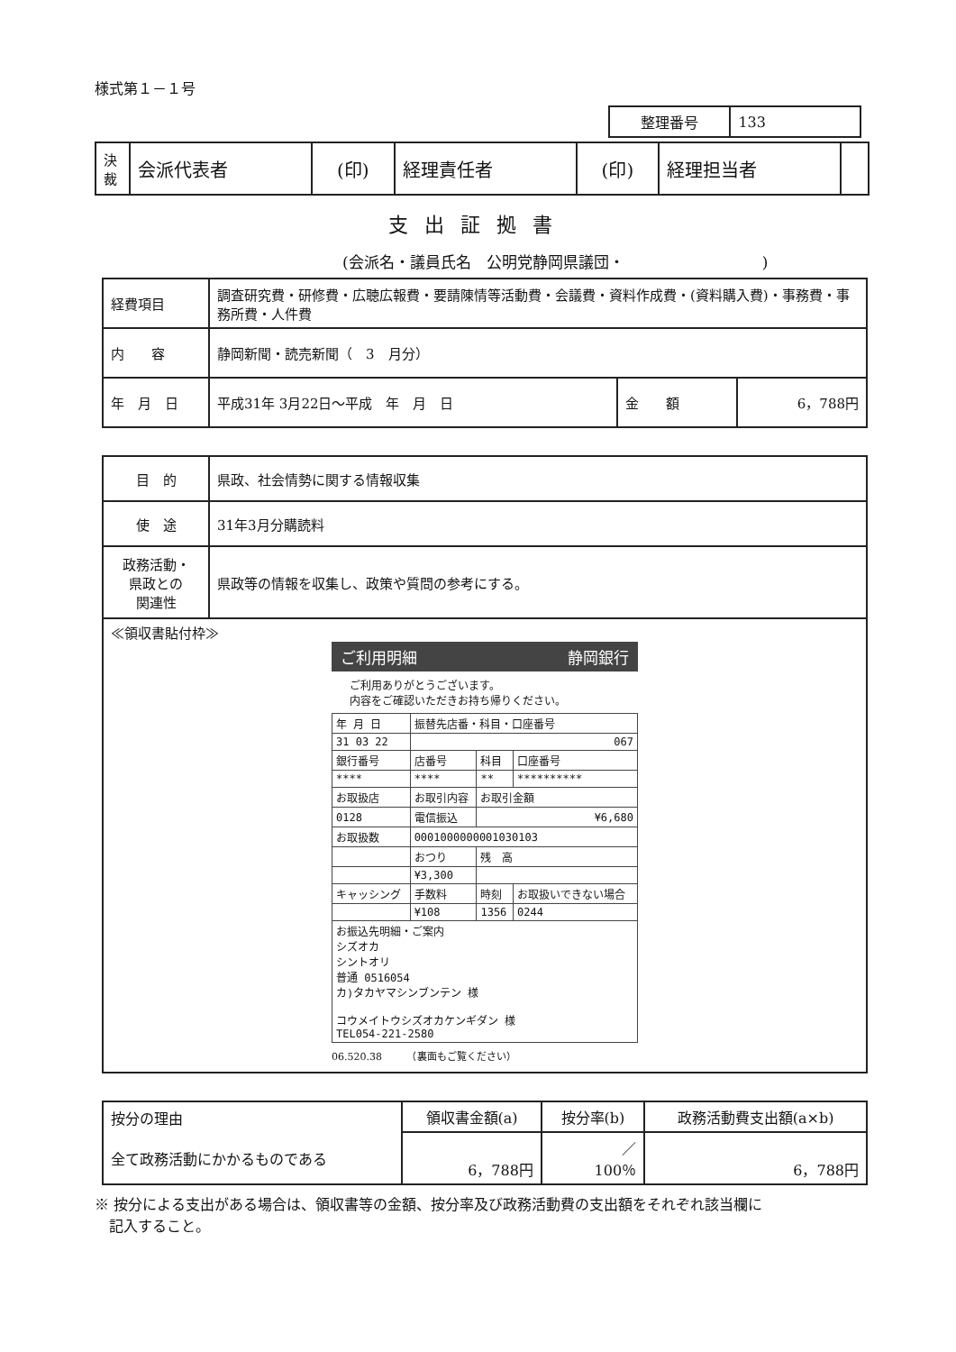様式第１－１号
| 整理番号 | 133 |
| 決 裁 | 会派代表者 | (印) | 経理責任者 | (印) | 経理担当者 | |
支出証拠書
(会派名・議員氏名　公明党静岡県議団・　　　　　　　　　)
| 経費項目 | 調査研究費・研修費・広聴広報費・要請陳情等活動費・会議費・資料作成費・(資料購入費)・事務費・事務所費・人件費 | | |
| 内 容 | 静岡新聞・読売新聞（ 3 月分） | | |
| 年 月 日 | 平成31年 3月22日～平成 年 月 日 | 金 額 | 6，788円 |
| 目 的 | 県政、社会情勢に関する情報収集 |
| 使 途 | 31年3月分購読料 |
| 政務活動・ 県政との 関連性 | 県政等の情報を収集し、政策や質問の参考にする。 |
| ≪領収書貼付枠≫ ご利用明細 静岡銀行 ご利用ありがとうございます。 内容をご確認いただきお持ち帰りください。 / 年 月 日 / 振替先店番・科目・口座番号 / / / / 31 03 22 / 067 / / / / 銀行番号 / 店番号 / 科目 / 口座番号 / / **** / **** / ** / ********** / / お取扱店 / お取引内容 / お取引金額 / / / 0128 / 電信振込 / ¥6,680 / / / お取扱数 / 0001000000001030103 / / / / / おつり / 残 高 / / / / ¥3,300 / / / / キャッシング / 手数料 / 時刻 / お取扱いできない場合 / / / ¥108 / 1356 / 0244 / / お振込先明細・ご案内 シズオカ シントオリ 普通 0516054 カ)タカヤマシンブンテン 様 コウメイトウシズオカケンギダン 様 TEL054-221-2580 / / / / 06.520.38 （裏面もご覧ください） | |
| 按分の理由 | 領収書金額(a) | 按分率(b) | 政務活動費支出額(a×b) |
| 全て政務活動にかかるものである | 6，788円 | ／ 100％ | 6，788円 |
※ 按分による支出がある場合は、領収書等の金額、按分率及び政務活動費の支出額をそれぞれ該当欄に
　記入すること。